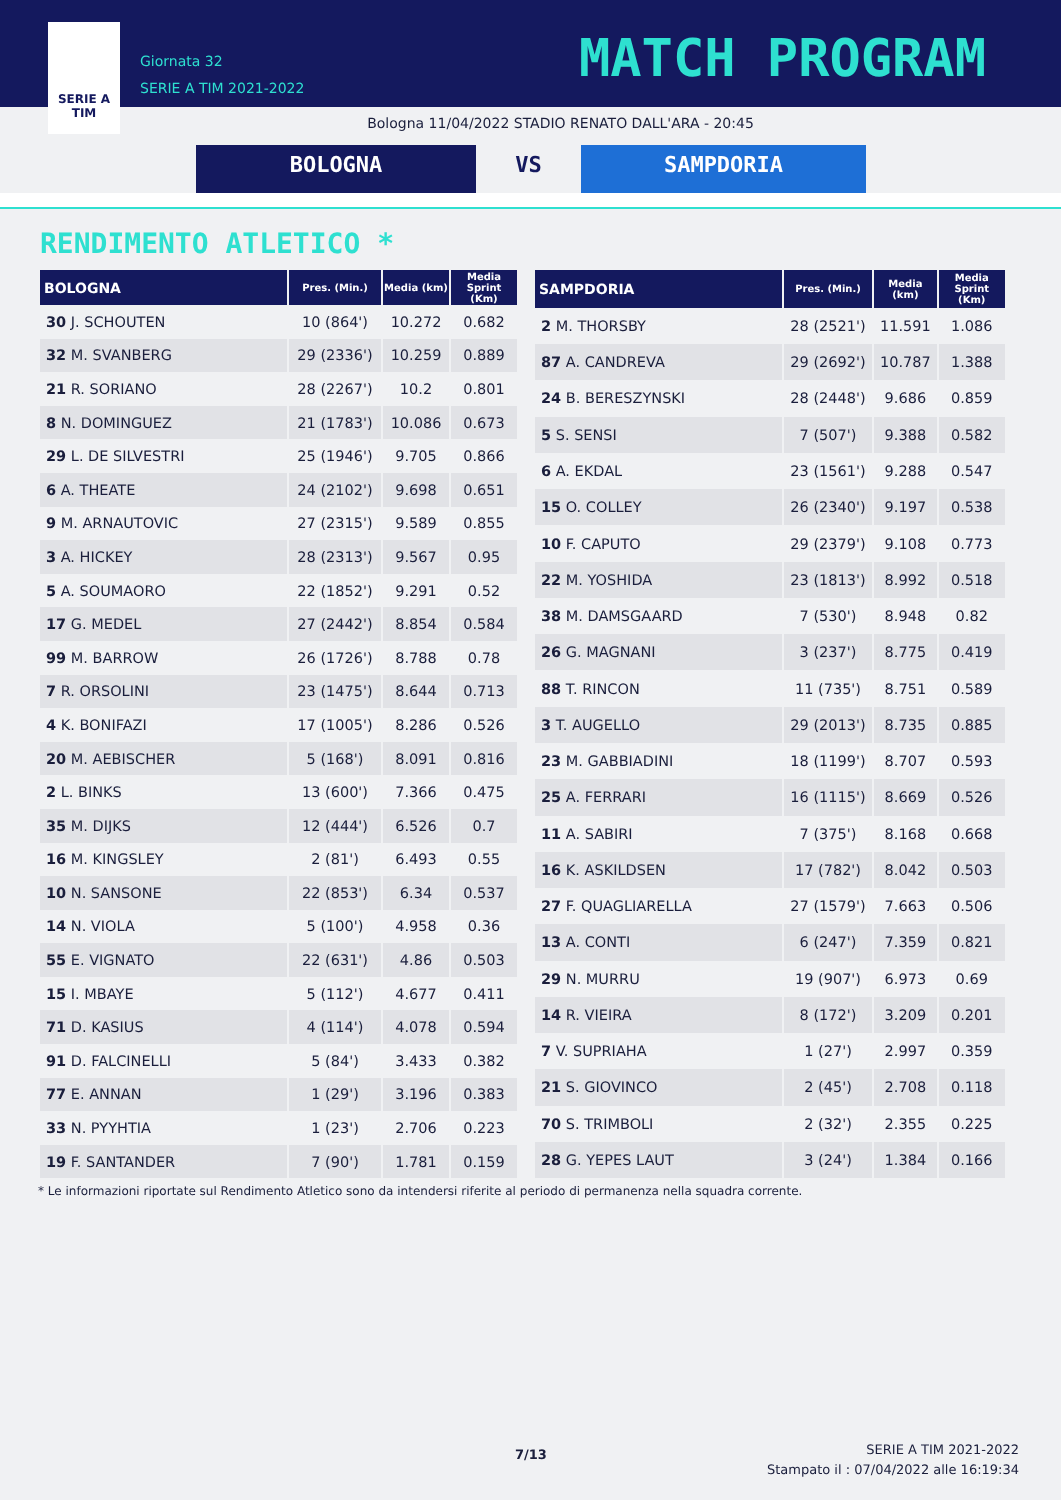SERIE A
TIM
Giornata 32
SERIE A TIM 2021-2022
MATCH PROGRAM
Bologna 11/04/2022 STADIO RENATO DALL'ARA - 20:45
BOLOGNA VS SAMPDORIA
RENDIMENTO ATLETICO *
| BOLOGNA | Pres. (Min.) | Media (km) | Media Sprint (Km) |
| --- | --- | --- | --- |
| 30 J. SCHOUTEN | 10 (864') | 10.272 | 0.682 |
| 32 M. SVANBERG | 29 (2336') | 10.259 | 0.889 |
| 21 R. SORIANO | 28 (2267') | 10.2 | 0.801 |
| 8 N. DOMINGUEZ | 21 (1783') | 10.086 | 0.673 |
| 29 L. DE SILVESTRI | 25 (1946') | 9.705 | 0.866 |
| 6 A. THEATE | 24 (2102') | 9.698 | 0.651 |
| 9 M. ARNAUTOVIC | 27 (2315') | 9.589 | 0.855 |
| 3 A. HICKEY | 28 (2313') | 9.567 | 0.95 |
| 5 A. SOUMAORO | 22 (1852') | 9.291 | 0.52 |
| 17 G. MEDEL | 27 (2442') | 8.854 | 0.584 |
| 99 M. BARROW | 26 (1726') | 8.788 | 0.78 |
| 7 R. ORSOLINI | 23 (1475') | 8.644 | 0.713 |
| 4 K. BONIFAZI | 17 (1005') | 8.286 | 0.526 |
| 20 M. AEBISCHER | 5 (168') | 8.091 | 0.816 |
| 2 L. BINKS | 13 (600') | 7.366 | 0.475 |
| 35 M. DIJKS | 12 (444') | 6.526 | 0.7 |
| 16 M. KINGSLEY | 2 (81') | 6.493 | 0.55 |
| 10 N. SANSONE | 22 (853') | 6.34 | 0.537 |
| 14 N. VIOLA | 5 (100') | 4.958 | 0.36 |
| 55 E. VIGNATO | 22 (631') | 4.86 | 0.503 |
| 15 I. MBAYE | 5 (112') | 4.677 | 0.411 |
| 71 D. KASIUS | 4 (114') | 4.078 | 0.594 |
| 91 D. FALCINELLI | 5 (84') | 3.433 | 0.382 |
| 77 E. ANNAN | 1 (29') | 3.196 | 0.383 |
| 33 N. PYYHTIA | 1 (23') | 2.706 | 0.223 |
| 19 F. SANTANDER | 7 (90') | 1.781 | 0.159 |
| SAMPDORIA | Pres. (Min.) | Media (km) | Media Sprint (Km) |
| --- | --- | --- | --- |
| 2 M. THORSBY | 28 (2521') | 11.591 | 1.086 |
| 87 A. CANDREVA | 29 (2692') | 10.787 | 1.388 |
| 24 B. BERESZYNSKI | 28 (2448') | 9.686 | 0.859 |
| 5 S. SENSI | 7 (507') | 9.388 | 0.582 |
| 6 A. EKDAL | 23 (1561') | 9.288 | 0.547 |
| 15 O. COLLEY | 26 (2340') | 9.197 | 0.538 |
| 10 F. CAPUTO | 29 (2379') | 9.108 | 0.773 |
| 22 M. YOSHIDA | 23 (1813') | 8.992 | 0.518 |
| 38 M. DAMSGAARD | 7 (530') | 8.948 | 0.82 |
| 26 G. MAGNANI | 3 (237') | 8.775 | 0.419 |
| 88 T. RINCON | 11 (735') | 8.751 | 0.589 |
| 3 T. AUGELLO | 29 (2013') | 8.735 | 0.885 |
| 23 M. GABBIADINI | 18 (1199') | 8.707 | 0.593 |
| 25 A. FERRARI | 16 (1115') | 8.669 | 0.526 |
| 11 A. SABIRI | 7 (375') | 8.168 | 0.668 |
| 16 K. ASKILDSEN | 17 (782') | 8.042 | 0.503 |
| 27 F. QUAGLIARELLA | 27 (1579') | 7.663 | 0.506 |
| 13 A. CONTI | 6 (247') | 7.359 | 0.821 |
| 29 N. MURRU | 19 (907') | 6.973 | 0.69 |
| 14 R. VIEIRA | 8 (172') | 3.209 | 0.201 |
| 7 V. SUPRIAHA | 1 (27') | 2.997 | 0.359 |
| 21 S. GIOVINCO | 2 (45') | 2.708 | 0.118 |
| 70 S. TRIMBOLI | 2 (32') | 2.355 | 0.225 |
| 28 G. YEPES LAUT | 3 (24') | 1.384 | 0.166 |
* Le informazioni riportate sul Rendimento Atletico sono da intendersi riferite al periodo di permanenza nella squadra corrente.
7/13
SERIE A TIM 2021-2022
Stampato il : 07/04/2022 alle 16:19:34